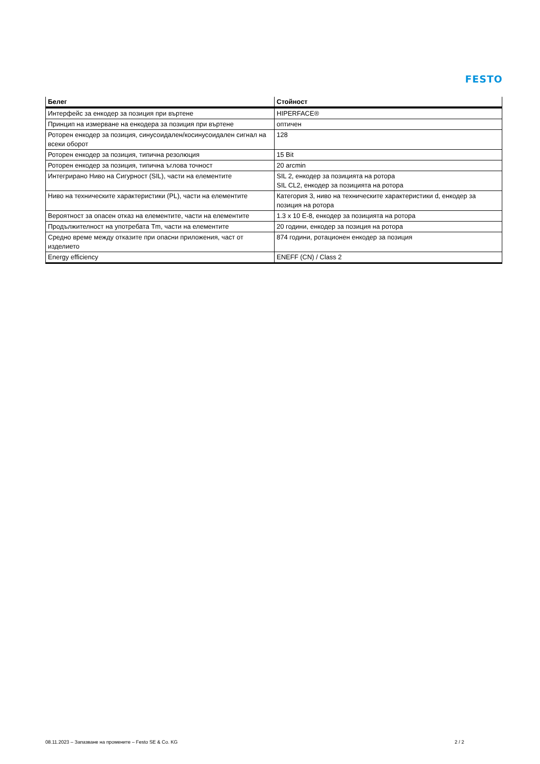FESTO
| Белег | Стойност |
| --- | --- |
| Интерфейс за енкодер за позиция при въртене | HIPERFACE® |
| Принцип на измерване на енкодера за позиция при въртене | оптичен |
| Роторен енкодер за позиция, синусоидален/косинусоидален сигнал на всеки оборот | 128 |
| Роторен енкодер за позиция, типична резолюция | 15 Bit |
| Роторен енкодер за позиция, типична ъглова точност | 20 arcmin |
| Интегрирано Ниво на Сигурност (SIL), части на елементите | SIL 2, енкодер за позицията на ротора SIL CL2, енкодер за позицията на ротора |
| Ниво на техническите характеристики (PL), части на елементите | Категория 3, ниво на техническите характеристики d, енкодер за позиция на ротора |
| Вероятност за опасен отказ на елементите, части на елементите | 1.3 x 10 E-8, енкодер за позицията на ротора |
| Продължителност на употребата Tm, части на елементите | 20 години, енкодер за позиция на ротора |
| Средно време между отказите при опасни приложения, част от изделието | 874 години, ротационен енкодер за позиция |
| Energy efficiency | ENEFF (CN) / Class 2 |
08.11.2023 – Запазване на промените – Festo SE & Co. KG 2 / 2